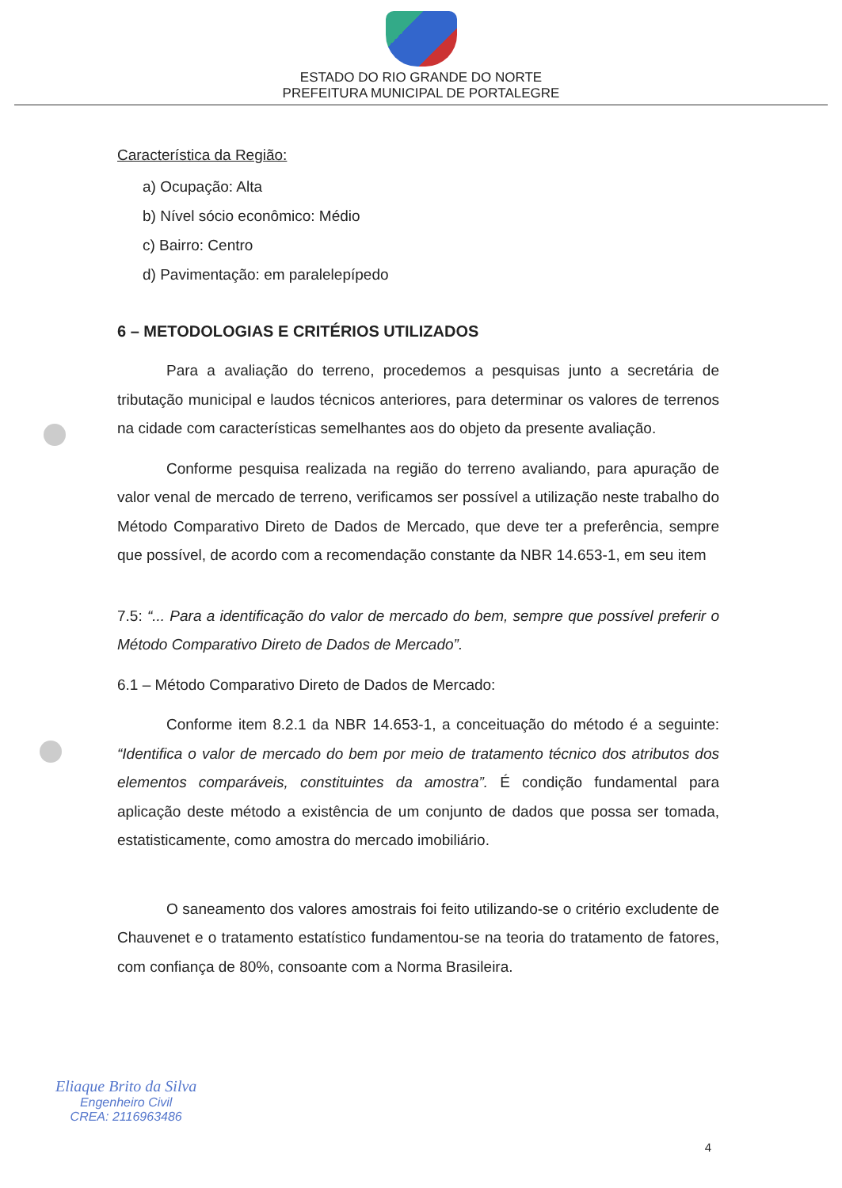ESTADO DO RIO GRANDE DO NORTE
PREFEITURA MUNICIPAL DE PORTALEGRE
Característica da Região:
a) Ocupação: Alta
b) Nível sócio econômico: Médio
c) Bairro: Centro
d) Pavimentação: em paralelepípedo
6 – METODOLOGIAS E CRITÉRIOS UTILIZADOS
Para a avaliação do terreno, procedemos a pesquisas junto a secretária de tributação municipal e laudos técnicos anteriores, para determinar os valores de terrenos na cidade com características semelhantes aos do objeto da presente avaliação.
Conforme pesquisa realizada na região do terreno avaliando, para apuração de valor venal de mercado de terreno, verificamos ser possível a utilização neste trabalho do Método Comparativo Direto de Dados de Mercado, que deve ter a preferência, sempre que possível, de acordo com a recomendação constante da NBR 14.653-1, em seu item
7.5: “... Para a identificação do valor de mercado do bem, sempre que possível preferir o Método Comparativo Direto de Dados de Mercado”.
6.1 – Método Comparativo Direto de Dados de Mercado:
Conforme item 8.2.1 da NBR 14.653-1, a conceituação do método é a seguinte: “Identifica o valor de mercado do bem por meio de tratamento técnico dos atributos dos elementos comparáveis, constituintes da amostra”. É condição fundamental para aplicação deste método a existência de um conjunto de dados que possa ser tomada, estatisticamente, como amostra do mercado imobiliário.
O saneamento dos valores amostrais foi feito utilizando-se o critério excludente de Chauvenet e o tratamento estatístico fundamentou-se na teoria do tratamento de fatores, com confiança de 80%, consoante com a Norma Brasileira.
Eliaque Brito da Silva
Engenheiro Civil
CREA: 2116963486
4